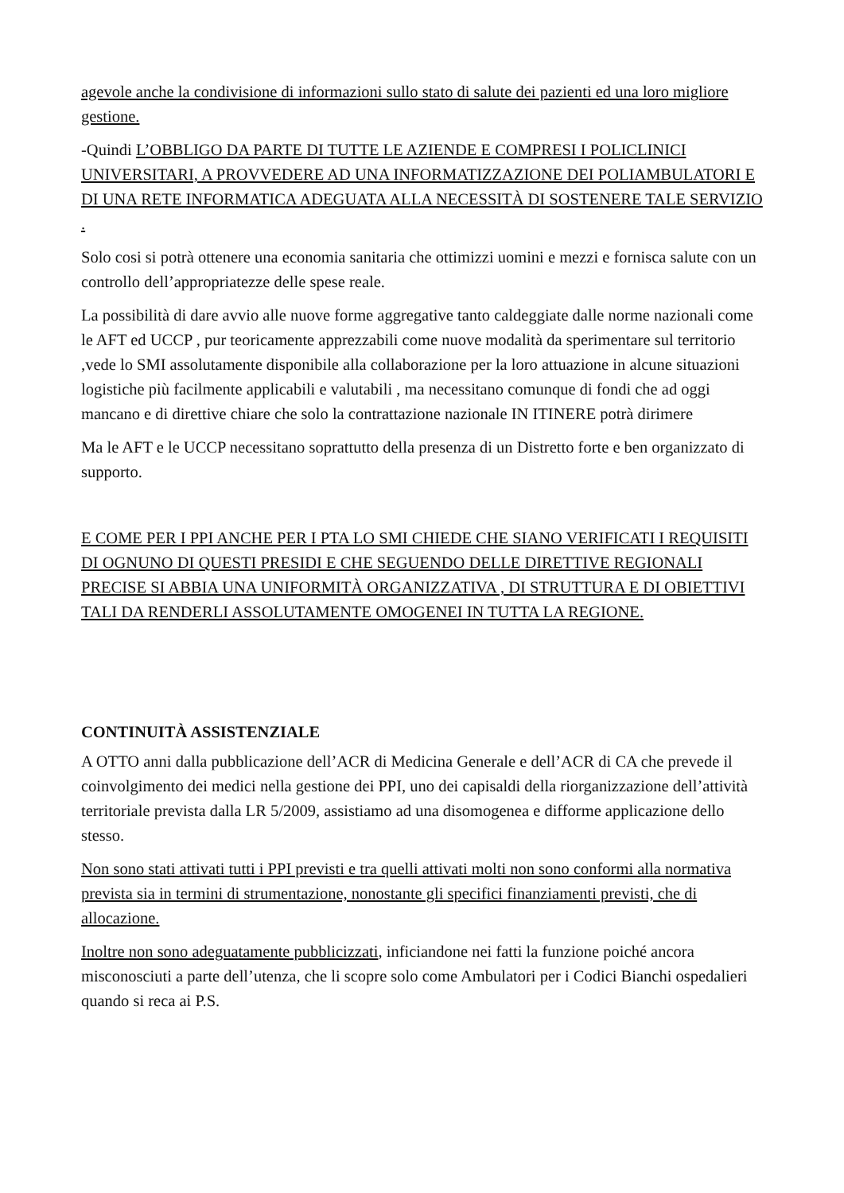agevole anche la condivisione di informazioni sullo stato di salute dei pazienti ed una loro migliore gestione.
-Quindi L’OBBLIGO DA PARTE DI TUTTE LE AZIENDE E COMPRESI I POLICLINICI UNIVERSITARI, A PROVVEDERE AD UNA INFORMATIZZAZIONE DEI POLIAMBULATORI E DI UNA RETE INFORMATICA ADEGUATA ALLA NECESSITÀ DI SOSTENERE TALE SERVIZIO .
Solo cosi si potrà ottenere una economia sanitaria che ottimizzi uomini e mezzi e fornisca salute con un controllo dell’appropriatezze delle spese reale.
La possibilità di dare avvio alle nuove forme aggregative tanto caldeggiate dalle norme nazionali come le AFT ed UCCP , pur teoricamente apprezzabili come nuove modalità da sperimentare sul territorio ,vede lo SMI assolutamente disponibile alla collaborazione per la loro attuazione in alcune situazioni logistiche più facilmente applicabili e valutabili , ma necessitano comunque di fondi che ad oggi mancano e di direttive chiare che solo la contrattazione nazionale IN ITINERE potrà dirimere
Ma le AFT e le UCCP necessitano soprattutto della presenza di un Distretto forte e ben organizzato di supporto.
E COME PER I PPI ANCHE PER I PTA LO SMI CHIEDE CHE SIANO VERIFICATI I REQUISITI DI OGNUNO DI QUESTI PRESIDI E CHE SEGUENDO DELLE DIRETTIVE REGIONALI PRECISE SI ABBIA UNA UNIFORMITÀ ORGANIZZATIVA , DI STRUTTURA E DI OBIETTIVI TALI DA RENDERLI ASSOLUTAMENTE OMOGENEI IN TUTTA LA REGIONE.
CONTINUITÀ ASSISTENZIALE
A OTTO anni dalla pubblicazione dell’ACR di Medicina Generale e dell’ACR di CA che prevede il coinvolgimento dei medici nella gestione dei PPI, uno dei capisaldi della riorganizzazione dell’attività territoriale prevista dalla LR 5/2009, assistiamo ad una disomogenea e difforme applicazione dello stesso.
Non sono stati attivati tutti i PPI previsti e tra quelli attivati molti non sono conformi alla normativa prevista sia in termini di strumentazione, nonostante gli specifici finanziamenti previsti, che di allocazione.
Inoltre non sono adeguatamente pubblicizzati, inficiandone nei fatti la funzione poiché ancora misconosciuti a parte dell’utenza, che li scopre solo come Ambulatori per i Codici Bianchi ospedalieri quando si reca ai P.S.